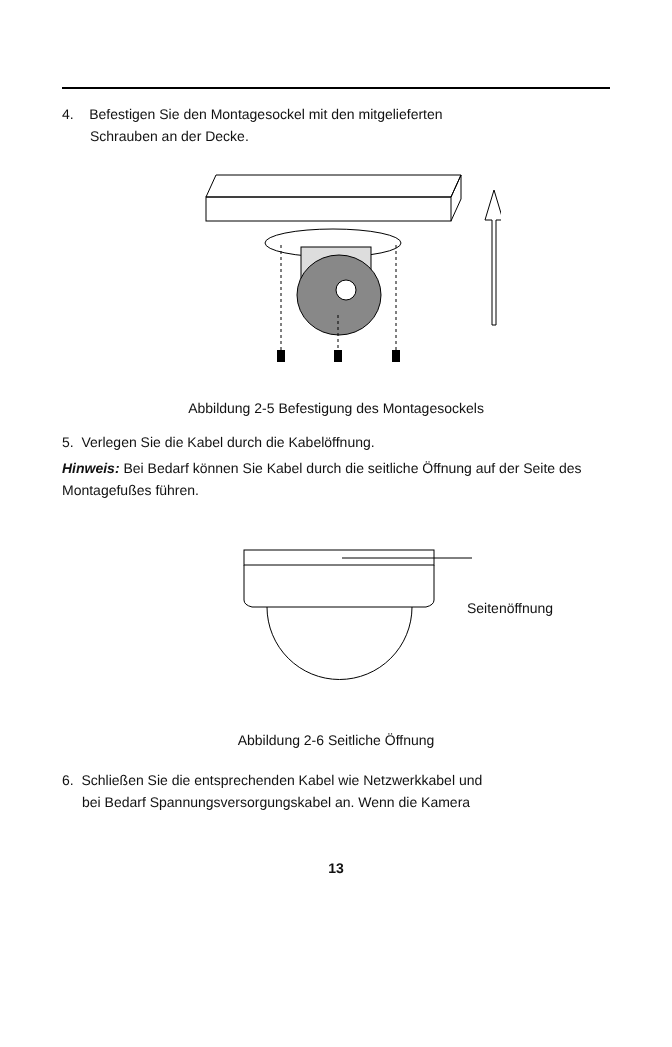4. Befestigen Sie den Montagesockel mit den mitgelieferten
Schrauben an der Decke.
Abbildung 2-5 Befestigung des Montagesockels
5. Verlegen Sie die Kabel durch die Kabelöffnung.
Hinweis: Bei Bedarf können Sie Kabel durch die seitliche Öffnung auf der Seite des Montagefußes führen.
Seitenöffnung
Abbildung 2-6 Seitliche Öffnung
6. Schließen Sie die entsprechenden Kabel wie Netzwerkkabel und
bei Bedarf Spannungsversorgungskabel an. Wenn die Kamera
13